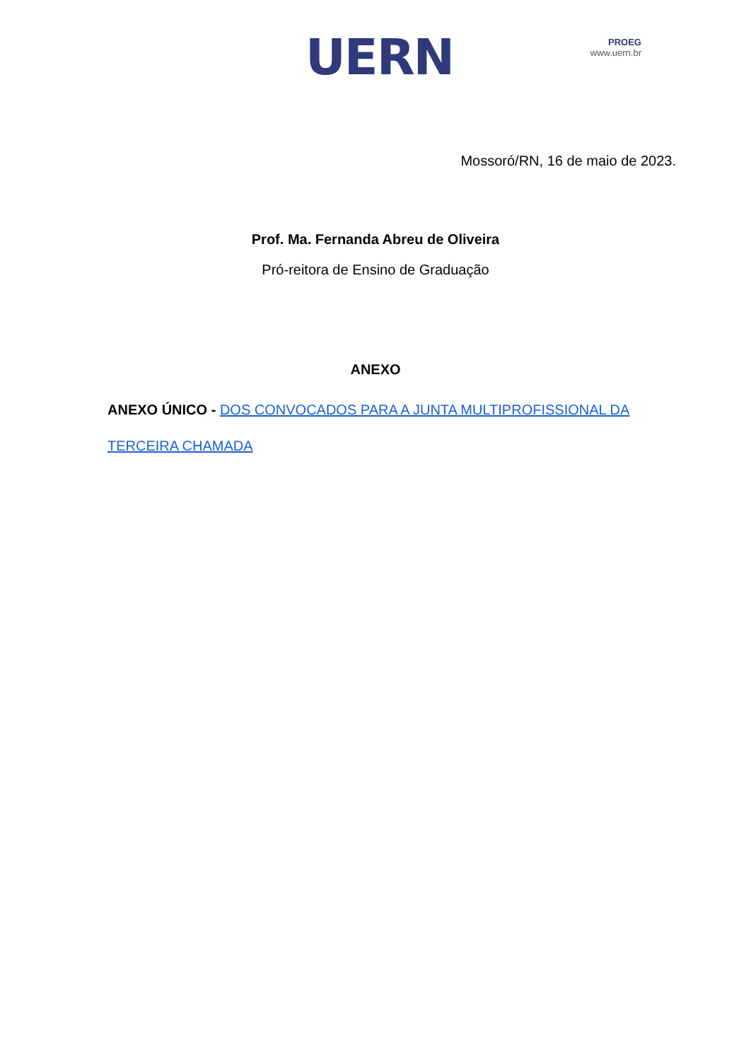UERN
PROEG
www.uern.br
Mossoró/RN, 16 de maio de 2023.
Prof. Ma. Fernanda Abreu de Oliveira
Pró-reitora de Ensino de Graduação
ANEXO
ANEXO ÚNICO - DOS CONVOCADOS PARA A JUNTA MULTIPROFISSIONAL DA TERCEIRA CHAMADA